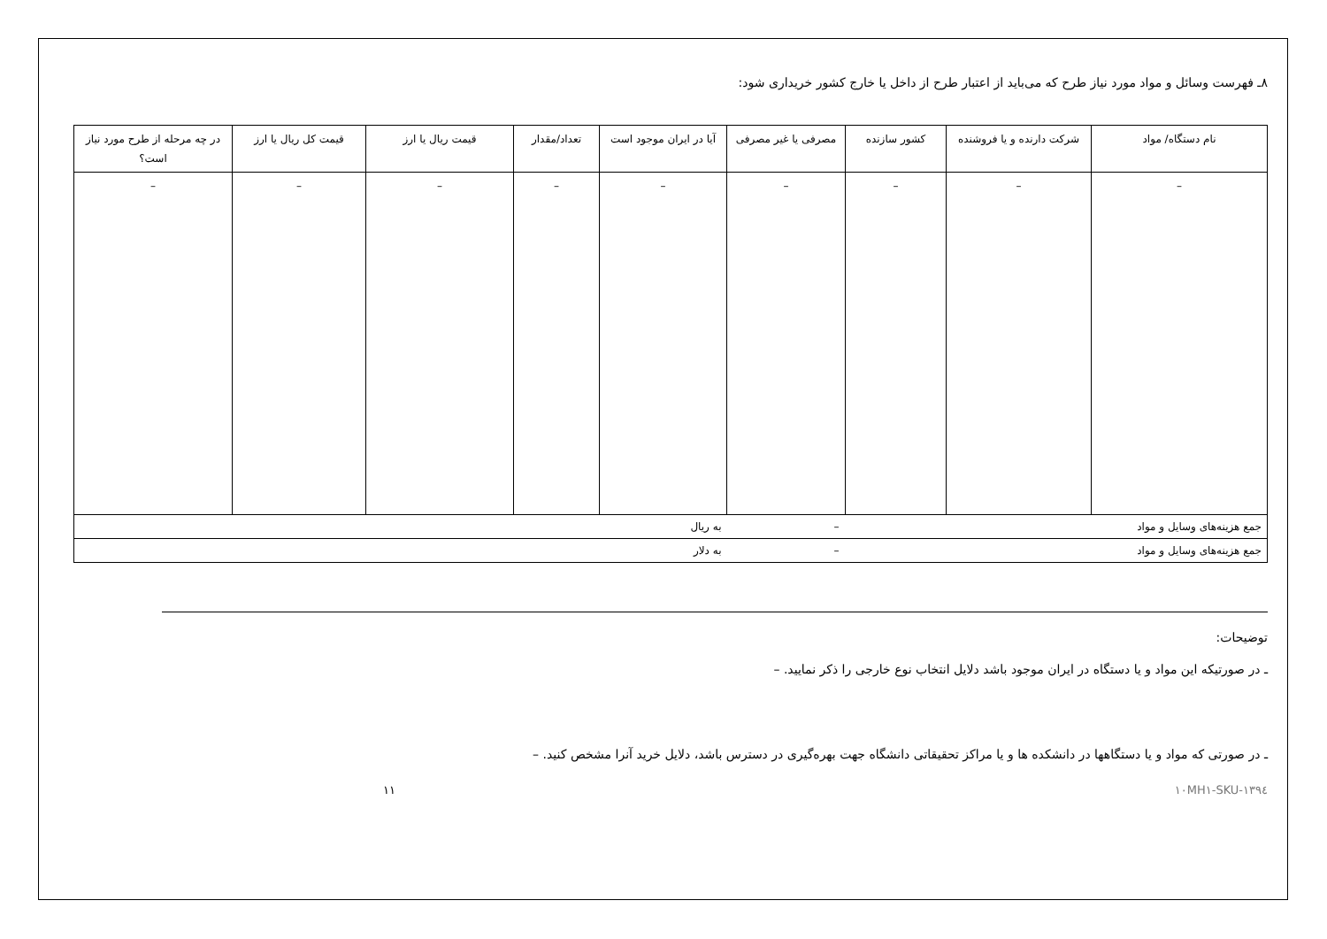۸ـ فهرست وسائل و مواد مورد نیاز طرح که می‌باید از اعتبار طرح از داخل یا خارج کشور خریداری شود:
| نام دستگاه/ مواد | شرکت دارنده و یا فروشنده | کشور سازنده | مصرفی یا غیر مصرفی | آیا در ایران موجود است | تعداد/مقدار | قیمت ریال یا ارز | قیمت کل ریال یا ارز | در چه مرحله از طرح مورد نیاز است؟ |
| --- | --- | --- | --- | --- | --- | --- | --- | --- |
| – | – | – | – | – | – | – | – | – |
| جمع هزینه‌های وسایل و مواد | | – | | به ریال | | | | |
| جمع هزینه‌های وسایل و مواد | | – | | به دلار | | | | |
توضیحات:
ـ در صورتیکه این مواد و یا دستگاه در ایران موجود باشد دلایل انتخاب نوع خارجی را ذکر نمایید. –
ـ در صورتی که مواد و یا دستگاهها در دانشکده ها و یا مراکز تحقیقاتی دانشگاه جهت بهره‌گیری در دسترس باشد، دلایل خرید آنرا مشخص کنید. –
SKU-۱۳۹٤-۱۰MH۱ ۱۱